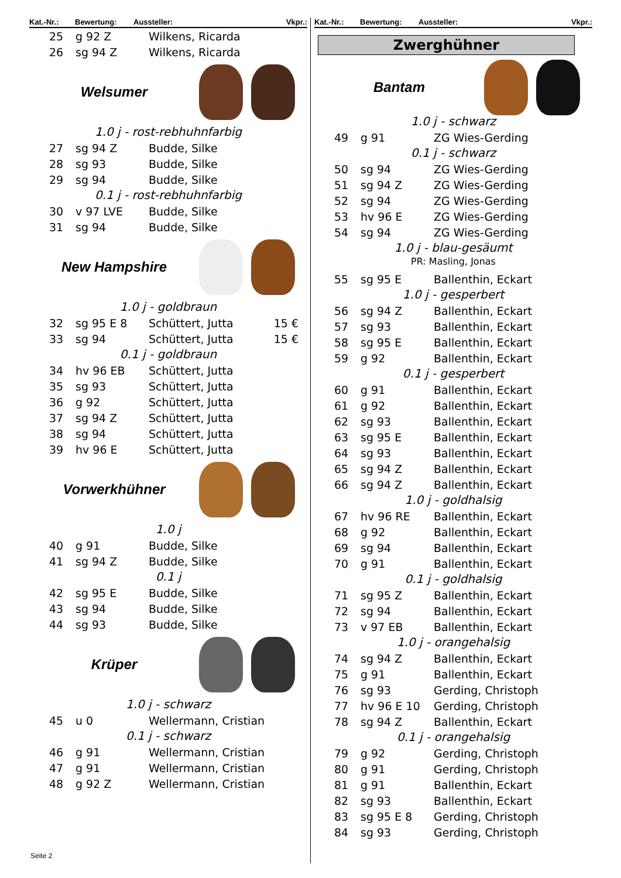Kat.-Nr.: Bewertung: Aussteller: Vkpr.:
| 25 | g 92 Z | Wilkens, Ricarda |
| 26 | sg 94 Z | Wilkens, Ricarda |
Welsumer
1.0 j - rost-rebhuhnfarbig
| 27 | sg 94 Z | Budde, Silke |
| 28 | sg 93 | Budde, Silke |
| 29 | sg 94 | Budde, Silke |
0.1 j - rost-rebhuhnfarbig
| 30 | v 97 LVE | Budde, Silke |
| 31 | sg 94 | Budde, Silke |
New Hampshire
1.0 j - goldbraun
| 32 | sg 95 E 8 | Schüttert, Jutta | 15 € |
| 33 | sg 94 | Schüttert, Jutta | 15 € |
0.1 j - goldbraun
| 34 | hv 96 EB | Schüttert, Jutta |
| 35 | sg 93 | Schüttert, Jutta |
| 36 | g 92 | Schüttert, Jutta |
| 37 | sg 94 Z | Schüttert, Jutta |
| 38 | sg 94 | Schüttert, Jutta |
| 39 | hv 96 E | Schüttert, Jutta |
Vorwerkhühner
1.0 j
| 40 | g 91 | Budde, Silke |
| 41 | sg 94 Z | Budde, Silke |
0.1 j
| 42 | sg 95 E | Budde, Silke |
| 43 | sg 94 | Budde, Silke |
| 44 | sg 93 | Budde, Silke |
Krüper
1.0 j - schwarz
| 45 | u 0 | Wellermann, Cristian |
0.1 j - schwarz
| 46 | g 91 | Wellermann, Cristian |
| 47 | g 91 | Wellermann, Cristian |
| 48 | g 92 Z | Wellermann, Cristian |
Kat.-Nr.: Bewertung: Aussteller: Vkpr.:
Zwerghühner
Bantam
1.0 j - schwarz
| 49 | g 91 | ZG Wies-Gerding |
0.1 j - schwarz
| 50 | sg 94 | ZG Wies-Gerding |
| 51 | sg 94 Z | ZG Wies-Gerding |
| 52 | sg 94 | ZG Wies-Gerding |
| 53 | hv 96 E | ZG Wies-Gerding |
| 54 | sg 94 | ZG Wies-Gerding |
1.0 j - blau-gesäumt
PR: Masling, Jonas
| 55 | sg 95 E | Ballenthin, Eckart |
1.0 j - gesperbert
| 56 | sg 94 Z | Ballenthin, Eckart |
| 57 | sg 93 | Ballenthin, Eckart |
| 58 | sg 95 E | Ballenthin, Eckart |
| 59 | g 92 | Ballenthin, Eckart |
0.1 j - gesperbert
| 60 | g 91 | Ballenthin, Eckart |
| 61 | g 92 | Ballenthin, Eckart |
| 62 | sg 93 | Ballenthin, Eckart |
| 63 | sg 95 E | Ballenthin, Eckart |
| 64 | sg 93 | Ballenthin, Eckart |
| 65 | sg 94 Z | Ballenthin, Eckart |
| 66 | sg 94 Z | Ballenthin, Eckart |
1.0 j - goldhalsig
| 67 | hv 96 RE | Ballenthin, Eckart |
| 68 | g 92 | Ballenthin, Eckart |
| 69 | sg 94 | Ballenthin, Eckart |
| 70 | g 91 | Ballenthin, Eckart |
0.1 j - goldhalsig
| 71 | sg 95 Z | Ballenthin, Eckart |
| 72 | sg 94 | Ballenthin, Eckart |
| 73 | v 97 EB | Ballenthin, Eckart |
1.0 j - orangehalsig
| 74 | sg 94 Z | Ballenthin, Eckart |
| 75 | g 91 | Ballenthin, Eckart |
| 76 | sg 93 | Gerding, Christoph |
| 77 | hv 96 E 10 | Gerding, Christoph |
| 78 | sg 94 Z | Ballenthin, Eckart |
0.1 j - orangehalsig
| 79 | g 92 | Gerding, Christoph |
| 80 | g 91 | Gerding, Christoph |
| 81 | g 91 | Ballenthin, Eckart |
| 82 | sg 93 | Ballenthin, Eckart |
| 83 | sg 95 E 8 | Gerding, Christoph |
| 84 | sg 93 | Gerding, Christoph |
Seite 2